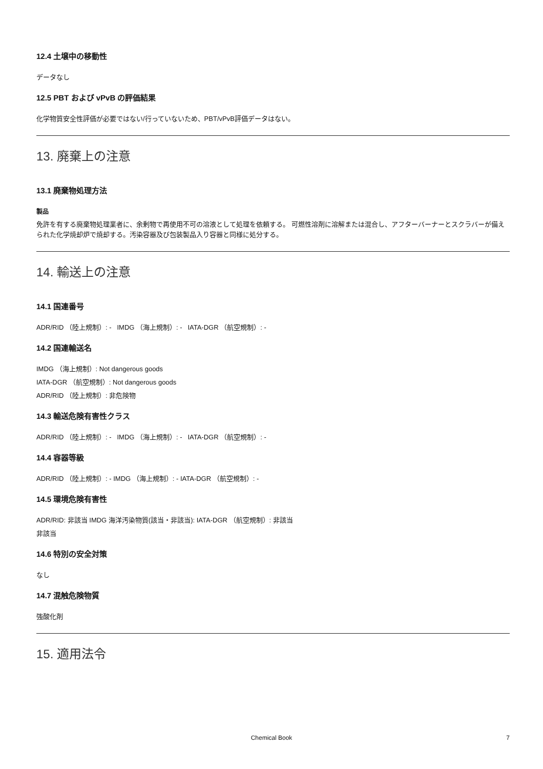12.4 土壌中の移動性
データなし
12.5 PBT および vPvB の評価結果
化学物質安全性評価が必要ではない/行っていないため、PBT/vPvB評価データはない。
13. 廃棄上の注意
13.1 廃棄物処理方法
製品
免許を有する廃棄物処理業者に、余剰物で再使用不可の溶液として処理を依頼する。 可燃性溶剤に溶解または混合し、アフターバーナーとスクラバーが備えられた化学焼却炉で焼却する。汚染容器及び包装製品入り容器と同様に処分する。
14. 輸送上の注意
14.1 国連番号
ADR/RID （陸上規制）: - IMDG （海上規制）: - IATA-DGR （航空規制）: -
14.2 国連輸送名
IMDG （海上規制）: Not dangerous goods
IATA-DGR （航空規制）: Not dangerous goods
ADR/RID （陸上規制）: 非危険物
14.3 輸送危険有害性クラス
ADR/RID （陸上規制）: - IMDG （海上規制）: - IATA-DGR （航空規制）: -
14.4 容器等級
ADR/RID （陸上規制）: - IMDG （海上規制）: - IATA-DGR （航空規制）: -
14.5 環境危険有害性
ADR/RID: 非該当 IMDG 海洋汚染物質(該当・非該当): IATA-DGR （航空規制）: 非該当
非該当
14.6 特別の安全対策
なし
14.7 混触危険物質
強酸化剤
15. 適用法令
Chemical Book 7